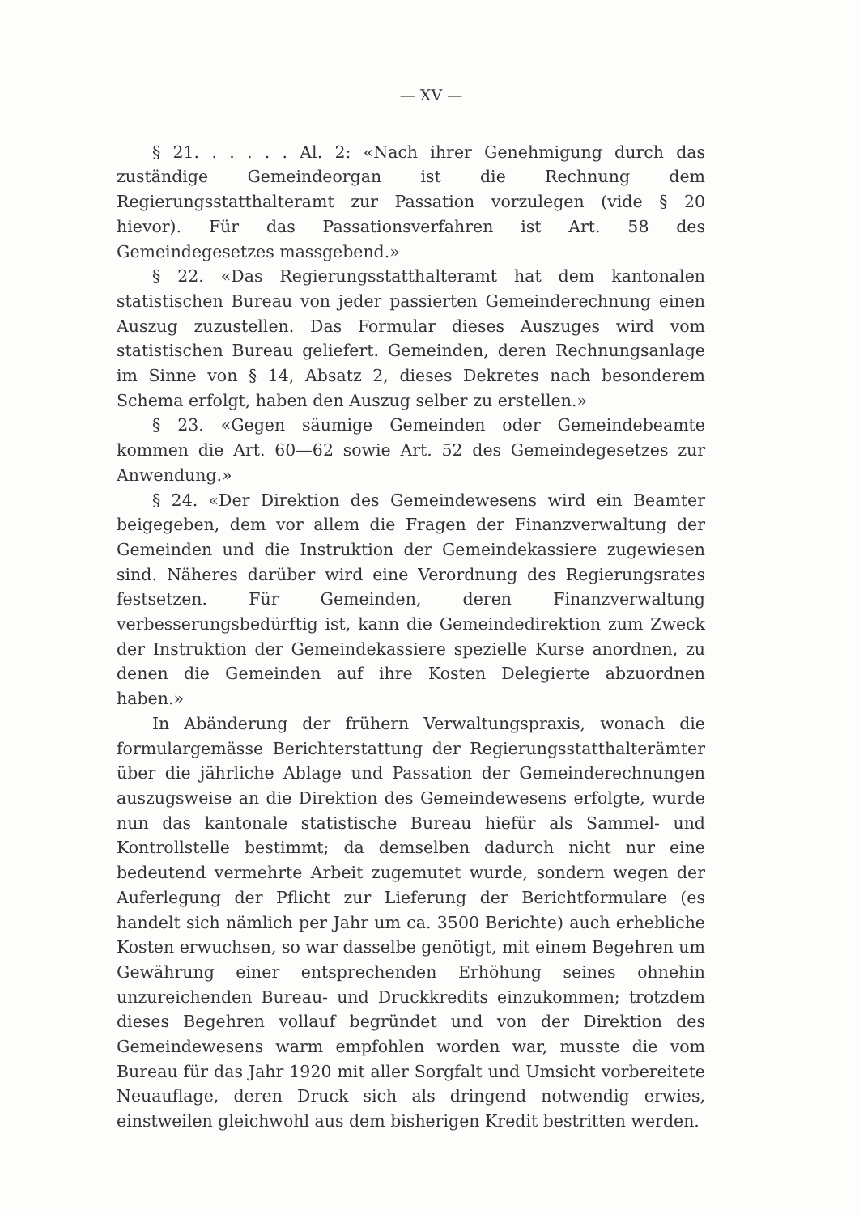— XV —
§ 21. . . . . . Al. 2: «Nach ihrer Genehmigung durch das zuständige Gemeindeorgan ist die Rechnung dem Regierungsstatthalteramt zur Passation vorzulegen (vide § 20 hievor). Für das Passationsverfahren ist Art. 58 des Gemeindegesetzes massgebend.»
§ 22. «Das Regierungsstatthalteramt hat dem kantonalen statistischen Bureau von jeder passierten Gemeinderechnung einen Auszug zuzustellen. Das Formular dieses Auszuges wird vom statistischen Bureau geliefert. Gemeinden, deren Rechnungsanlage im Sinne von § 14, Absatz 2, dieses Dekretes nach besonderem Schema erfolgt, haben den Auszug selber zu erstellen.»
§ 23. «Gegen säumige Gemeinden oder Gemeindebeamte kommen die Art. 60—62 sowie Art. 52 des Gemeindegesetzes zur Anwendung.»
§ 24. «Der Direktion des Gemeindewesens wird ein Beamter beigegeben, dem vor allem die Fragen der Finanzverwaltung der Gemeinden und die Instruktion der Gemeindekassiere zugewiesen sind. Näheres darüber wird eine Verordnung des Regierungsrates festsetzen. Für Gemeinden, deren Finanzverwaltung verbesserungsbedürftig ist, kann die Gemeindedirektion zum Zweck der Instruktion der Gemeindekassiere spezielle Kurse anordnen, zu denen die Gemeinden auf ihre Kosten Delegierte abzuordnen haben.»
In Abänderung der frühern Verwaltungspraxis, wonach die formulargemässe Berichterstattung der Regierungsstatthalterämter über die jährliche Ablage und Passation der Gemeinderechnungen auszugsweise an die Direktion des Gemeindewesens erfolgte, wurde nun das kantonale statistische Bureau hiefür als Sammel- und Kontrollstelle bestimmt; da demselben dadurch nicht nur eine bedeutend vermehrte Arbeit zugemutet wurde, sondern wegen der Auferlegung der Pflicht zur Lieferung der Berichtformulare (es handelt sich nämlich per Jahr um ca. 3500 Berichte) auch erhebliche Kosten erwuchsen, so war dasselbe genötigt, mit einem Begehren um Gewährung einer entsprechenden Erhöhung seines ohnehin unzureichenden Bureau- und Druckkredits einzukommen; trotzdem dieses Begehren vollauf begründet und von der Direktion des Gemeindewesens warm empfohlen worden war, musste die vom Bureau für das Jahr 1920 mit aller Sorgfalt und Umsicht vorbereitete Neuauflage, deren Druck sich als dringend notwendig erwies, einstweilen gleichwohl aus dem bisherigen Kredit bestritten werden.